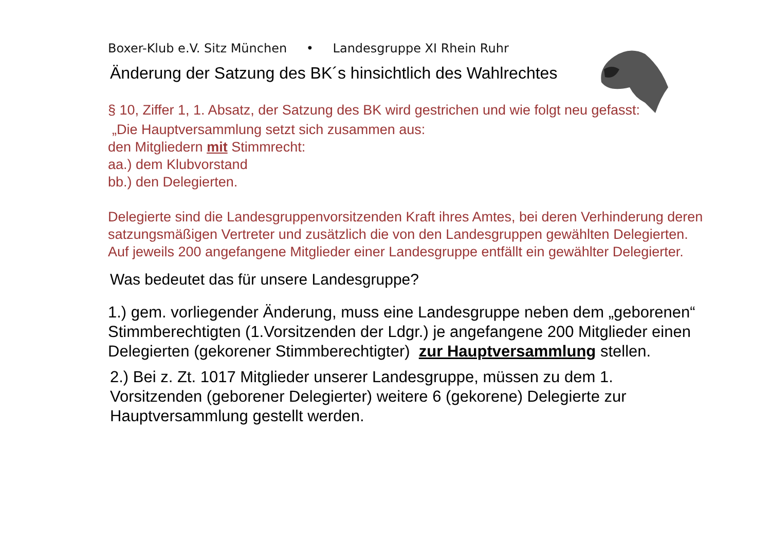Boxer-Klub e.V. Sitz München • Landesgruppe XI Rhein Ruhr
Änderung der Satzung des BK´s hinsichtlich des Wahlrechtes
§ 10, Ziffer 1, 1. Absatz, der Satzung des BK wird gestrichen und wie folgt neu gefasst:
„Die Hauptversammlung setzt sich zusammen aus:
den Mitgliedern mit Stimmrecht:
aa.) dem Klubvorstand
bb.) den Delegierten.
Delegierte sind die Landesgruppenvorsitzenden Kraft ihres Amtes, bei deren Verhinderung deren satzungsmäßigen Vertreter und zusätzlich die von den Landesgruppen gewählten Delegierten. Auf jeweils 200 angefangene Mitglieder einer Landesgruppe entfällt ein gewählter Delegierter.
Was bedeutet das für unsere Landesgruppe?
1.) gem. vorliegender Änderung, muss eine Landesgruppe neben dem „geborenen“ Stimmberechtigten (1.Vorsitzenden der Ldgr.) je angefangene 200 Mitglieder einen Delegierten (gekorener Stimmberechtigter) zur Hauptversammlung stellen.
2.) Bei z. Zt. 1017 Mitglieder unserer Landesgruppe, müssen zu dem 1. Vorsitzenden (geborener Delegierter) weitere 6 (gekorene) Delegierte zur Hauptversammlung gestellt werden.